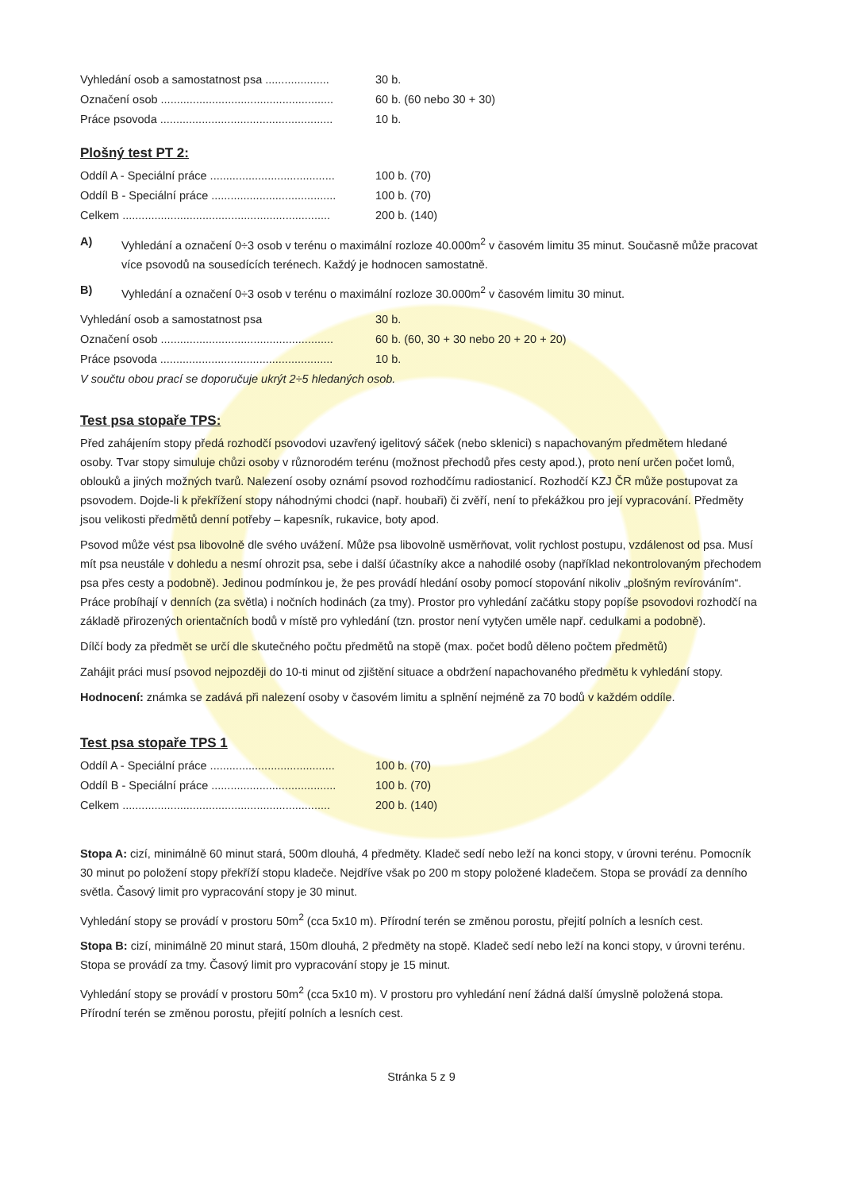Vyhledání osob a samostatnost psa .................... 30 b.
Označení osob ...................................................... 60 b. (60 nebo 30 + 30)
Práce psovoda ...................................................... 10 b.
Plošný test PT 2:
Oddíl A - Speciální práce ....................................... 100 b. (70)
Oddíl B - Speciální práce ....................................... 100 b. (70)
Celkem ................................................................. 200 b. (140)
A) Vyhledání a označení 0÷3 osob v terénu o maximální rozloze 40.000m<sup>2</sup> v časovém limitu 35 minut. Současně může pracovat více psovodů na sousedících terénech. Každý je hodnocen samostatně.
B) Vyhledání a označení 0÷3 osob v terénu o maximální rozloze 30.000m<sup>2</sup> v časovém limitu 30 minut.
Vyhledání osob a samostatnost psa 30 b.
Označení osob ...................................................... 60 b. (60, 30 + 30 nebo 20 + 20 + 20)
Práce psovoda ...................................................... 10 b.
V součtu obou prací se doporučuje ukrýt 2÷5 hledaných osob.
Test psa stopaře TPS:
Před zahájením stopy předá rozhodčí psovodovi uzavřený igelitový sáček (nebo sklenici) s napachovaným předmětem hledané osoby. Tvar stopy simuluje chůzi osoby v různorodém terénu (možnost přechodů přes cesty apod.), proto není určen počet lomů, oblouků a jiných možných tvarů. Nalezení osoby oznámí psovod rozhodčímu radiostanicí. Rozhodčí KZJ ČR může postupovat za psovodem. Dojde-li k překřížení stopy náhodnými chodci (např. houbaři) či zvěří, není to překážkou pro její vypracování. Předměty jsou velikosti předmětů denní potřeby – kapesník, rukavice, boty apod.
Psovod může vést psa libovolně dle svého uvážení. Může psa libovolně usměrňovat, volit rychlost postupu, vzdálenost od psa. Musí mít psa neustále v dohledu a nesmí ohrozit psa, sebe i další účastníky akce a nahodilé osoby (například nekontrolovaným přechodem psa přes cesty a podobně). Jedinou podmínkou je, že pes provádí hledání osoby pomocí stopování nikoliv „plošným revírováním“. Práce probíhají v denních (za světla) i nočních hodinách (za tmy). Prostor pro vyhledání začátku stopy popíše psovodovi rozhodčí na základě přirozených orientačních bodů v místě pro vyhledání (tzn. prostor není vytyčen uměle např. cedulkami a podobně).
Dílčí body za předmět se určí dle skutečného počtu předmětů na stopě (max. počet bodů děleno počtem předmětů)
Zahájit práci musí psovod nejpozději do 10-ti minut od zjištění situace a obdržení napachovaného předmětu k vyhledání stopy.
Hodnocení: známka se zadává při nalezení osoby v časovém limitu a splnění nejméně za 70 bodů v každém oddíle.
Test psa stopaře TPS 1
Oddíl A - Speciální práce ....................................... 100 b. (70)
Oddíl B - Speciální práce ....................................... 100 b. (70)
Celkem ................................................................. 200 b. (140)
Stopa A: cizí, minimálně 60 minut stará, 500m dlouhá, 4 předměty. Kladeč sedí nebo leží na konci stopy, v úrovni terénu. Pomocník 30 minut po položení stopy překříží stopu kladeče. Nejdříve však po 200 m stopy položené kladečem. Stopa se provádí za denního světla. Časový limit pro vypracování stopy je 30 minut.
Vyhledání stopy se provádí v prostoru 50m<sup>2</sup> (cca 5x10 m). Přírodní terén se změnou porostu, přejití polních a lesních cest.
Stopa B: cizí, minimálně 20 minut stará, 150m dlouhá, 2 předměty na stopě. Kladeč sedí nebo leží na konci stopy, v úrovni terénu. Stopa se provádí za tmy. Časový limit pro vypracování stopy je 15 minut.
Vyhledání stopy se provádí v prostoru 50m<sup>2</sup> (cca 5x10 m). V prostoru pro vyhledání není žádná další úmyslně položená stopa. Přírodní terén se změnou porostu, přejití polních a lesních cest.
Stránka 5 z 9